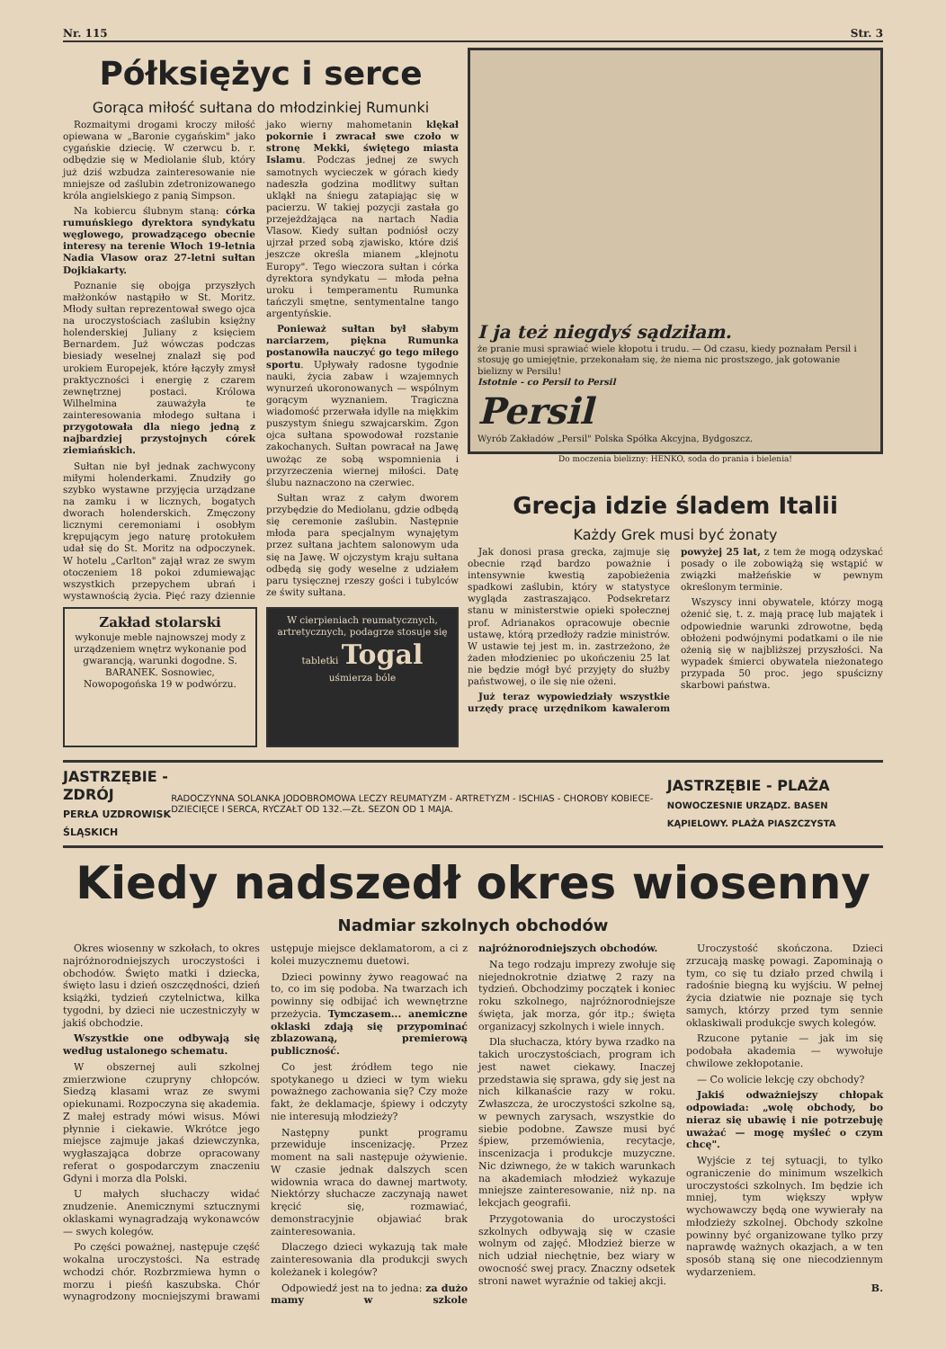Nr. 115 Str. 3
Półksiężyc i serce
Gorąca miłość sułtana do młodzinkiej Rumunki
Rozmaitymi drogami kroczy miłość opiewana w „Baronie cygańskim" jako cygańskie dziecię. W czerwcu b. r. odbędzie się w Mediolanie ślub, który już dziś wzbudza zainteresowanie nie mniejsze od zaślubin zdetronizowanego króla angielskiego z panią Simpson.
Na kobiercu ślubnym staną: córka rumuńskiego dyrektora syndykatu węglowego, prowadzącego obecnie interesy na terenie Włoch 19-letnia Nadia Vlasow oraz 27-letni sułtan Dojkiakarty.
Poznanie się obojga przyszłych małżonków nastąpiło w St. Moritz. Młody sułtan reprezentował swego ojca na uroczystościach zaślubin księżny holenderskiej Juliany z księciem Bernardem. Już wówczas podczas biesiady weselnej znalazł się pod urokiem Europejek, które łączyły zmysł praktyczności i energię z czarem zewnętrznej postaci. Królowa Wilhelmina zauważyła te zainteresowania młodego sułtana i przygotowała dla niego jedną z najbardziej przystojnych córek ziemiańskich.
Sułtan nie był jednak zachwycony miłymi holenderkami. Znudziły go szybko wystawne przyjęcia urządzane na zamku i w licznych, bogatych dworach holenderskich. Zmęczony licznymi ceremoniami i osobłym krępującym jego naturę protokułem udał się do St. Moritz na odpoczynek. W hotelu „Carlton" zajął wraz ze swym otoczeniem 18 pokoi zdumiewając wszystkich przepychem ubrań i wystawnością życia. Pięć razy dziennie jako wierny mahometanin klękał pokornie i zwracał swe czoło w stronę Mekki, świętego miasta Islamu. Podczas jednej ze swych samotnych wycieczek w górach kiedy nadeszła godzina modlitwy sułtan ukląkł na śniegu zatapiając się w pacierzu. W takiej pozycji zastała go przejeżdżająca na nartach Nadia Vlasow. Kiedy sułtan podniósł oczy ujrzał przed sobą zjawisko, które dziś jeszcze określa mianem „klejnotu Europy". Tego wieczora sułtan i córka dyrektora syndykatu — młoda pełna uroku i temperamentu Rumunka tańczyli smętne, sentymentalne tango argentyńskie.
Ponieważ sułtan był słabym narciarzem, piękna Rumunka postanowiła nauczyć go tego miłego sportu. Upływały radosne tygodnie nauki, życia zabaw i wzajemnych wynurzeń ukoronowanych — wspólnym gorącym wyznaniem. Tragiczna wiadomość przerwała idylle na miękkim puszystym śniegu szwajcarskim. Zgon ojca sułtana spowodował rozstanie zakochanych. Sułtan powracał na Jawę uwożąc ze sobą wspomnienia i przyrzeczenia wiernej miłości. Datę ślubu naznaczono na czerwiec.
Sułtan wraz z całym dworem przybędzie do Mediolanu, gdzie odbędą się ceremonie zaślubin. Następnie młoda para specjalnym wynajętym przez sułtana jachtem salonowym uda się na Jawę. W ojczystym kraju sułtana odbędą się gody weselne z udziałem paru tysięcznej rzeszy gości i tubylców ze świty sułtana.
Zakład stolarski
wykonuje meble najnowszej mody z urządzeniem wnętrz wykonanie pod gwarancją, warunki dogodne. S. BARANEK. Sosnowiec, Nowopogońska 19 w podwórzu.
W cierpieniach reumatycznych, artretycznych, podagrze stosuje się tabletki Togal
uśmierza bóle
I ja też niegdyś sądziłam.
że pranie musi sprawiać wiele kłopotu i trudu. — Od czasu, kiedy poznałam Persil i stosuję go umiejętnie, przekonałam się, że niema nic prostszego, jak gotowanie bielizny w Persilu!
Istotnie - co Persil to Persil
Persil
Wyrób Zakładów „Persil" Polska Spółka Akcyjna, Bydgoszcz.
Do moczenia bielizny: HENKO, soda do prania i bielenia!
Grecja idzie śladem Italii
Każdy Grek musi być żonaty
Jak donosi prasa grecka, zajmuje się obecnie rząd bardzo poważnie i intensywnie kwestią zapobieżenia spadkowi zaślubin, który w statystyce wygląda zastraszająco. Podsekretarz stanu w ministerstwie opieki społecznej prof. Adrianakos opracowuje obecnie ustawę, którą przedłoży radzie ministrów. W ustawie tej jest m. in. zastrzeżono, że żaden młodzieniec po ukończeniu 25 lat nie będzie mógł być przyjęty do służby państwowej, o ile się nie ożeni.
Już teraz wypowiedziały wszystkie urzędy pracę urzędnikom kawalerom powyżej 25 lat, z tem że mogą odzyskać posady o ile zobowiążą się wstąpić w związki małżeńskie w pewnym określonym terminie.
Wszyscy inni obywatele, którzy mogą ożenić się, t. z. mają pracę lub majątek i odpowiednie warunki zdrowotne, będą obłożeni podwójnymi podatkami o ile nie ożenią się w najbliższej przyszłości. Na wypadek śmierci obywatela nieżonatego przypada 50 proc. jego spuścizny skarbowi państwa.
JASTRZĘBIE - ZDRÓJ
PERŁA UZDROWISK ŚLĄSKICH RADOCZYNNA SOLANKA JODOBROMOWA LECZY REUMATYZM - ARTRETYZM - ISCHIAS - CHOROBY KOBIECE-DZIECIĘCE I SERCA, RYCZAŁT OD 132.—ZŁ. SEZON OD 1 MAJA. JASTRZĘBIE - PLAŻA
NOWOCZESNIE URZĄDZ. BASEN KĄPIELOWY. PLAŻA PIASZCZYSTA
Kiedy nadszedł okres wiosenny
Nadmiar szkolnych obchodów
Okres wiosenny w szkołach, to okres najróżnorodniejszych uroczystości i obchodów. Święto matki i dziecka, święto lasu i dzień oszczędności, dzień książki, tydzień czytelnictwa, kilka tygodni, by dzieci nie uczestniczyły w jakiś obchodzie.
Wszystkie one odbywają się według ustalonego schematu.
W obszernej auli szkolnej zmierzwione czupryny chłopców. Siedzą klasami wraz ze swymi opiekunami. Rozpoczyna się akademia. Z małej estrady mówi wisus. Mówi płynnie i ciekawie. Wkrótce jego miejsce zajmuje jakaś dziewczynka, wygłaszająca dobrze opracowany referat o gospodarczym znaczeniu Gdyni i morza dla Polski.
U małych słuchaczy widać znudzenie. Anemicznymi sztucznymi oklaskami wynagradzają wykonawców — swych kolegów.
Po części poważnej, następuje część wokalna uroczystości. Na estradę wchodzi chór. Rozbrzmiewa hymn o morzu i pieśń kaszubska. Chór wynagrodzony mocniejszymi brawami ustępuje miejsce deklamatorom, a ci z kolei muzycznemu duetowi.
Dzieci powinny żywo reagować na to, co im się podoba. Na twarzach ich powinny się odbijać ich wewnętrzne przeżycia. Tymczasem... anemiczne oklaski zdają się przypominać zblazowaną, premierową publiczność.
Co jest źródłem tego nie spotykanego u dzieci w tym wieku poważnego zachowania się? Czy może fakt, że deklamacje, śpiewy i odczyty nie interesują młodzieży?
Następny punkt programu przewiduje inscenizację. Przez moment na sali następuje ożywienie. W czasie jednak dalszych scen widownia wraca do dawnej martwoty. Niektórzy słuchacze zaczynają nawet kręcić się, rozmawiać, demonstracyjnie objawiać brak zainteresowania.
Dlaczego dzieci wykazują tak małe zainteresowania dla produkcji swych koleżanek i kolegów?
Odpowiedź jest na to jedna: za dużo mamy w szkole najróżnorodniejszych obchodów.
Na tego rodzaju imprezy zwołuje się niejednokrotnie dziatwę 2 razy na tydzień. Obchodzimy początek i koniec roku szkolnego, najróżnorodniejsze święta, jak morza, gór itp.; święta organizacyj szkolnych i wiele innych.
Dla słuchacza, który bywa rzadko na takich uroczystościach, program ich jest nawet ciekawy. Inaczej przedstawia się sprawa, gdy się jest na nich kilkanaście razy w roku. Zwłaszcza, że uroczystości szkolne są, w pewnych zarysach, wszystkie do siebie podobne. Zawsze musi być śpiew, przemówienia, recytacje, inscenizacja i produkcje muzyczne. Nic dziwnego, że w takich warunkach na akademiach młodzież wykazuje mniejsze zainteresowanie, niż np. na lekcjach geografii.
Przygotowania do uroczystości szkolnych odbywają się w czasie wolnym od zajęć. Młodzież bierze w nich udział niechętnie, bez wiary w owocność swej pracy. Znaczny odsetek stroni nawet wyraźnie od takiej akcji.
Uroczystość skończona. Dzieci zrzucają maskę powagi. Zapominają o tym, co się tu działo przed chwilą i radośnie biegną ku wyjściu. W pełnej życia dziatwie nie poznaje się tych samych, którzy przed tym sennie oklaskiwali produkcje swych kolegów.
Rzucone pytanie — jak im się podobała akademia — wywołuje chwilowe zekłopotanie.
— Co wolicie lekcję czy obchody?
Jakiś odważniejszy chłopak odpowiada: „wolę obchody, bo nieraz się ubawię i nie potrzebuję uważać — mogę myśleć o czym chcę".
Wyjście z tej sytuacji, to tylko ograniczenie do minimum wszelkich uroczystości szkolnych. Im będzie ich mniej, tym większy wpływ wychowawczy będą one wywierały na młodzieży szkolnej. Obchody szkolne powinny być organizowane tylko przy naprawdę ważnych okazjach, a w ten sposób staną się one niecodziennym wydarzeniem.
B.